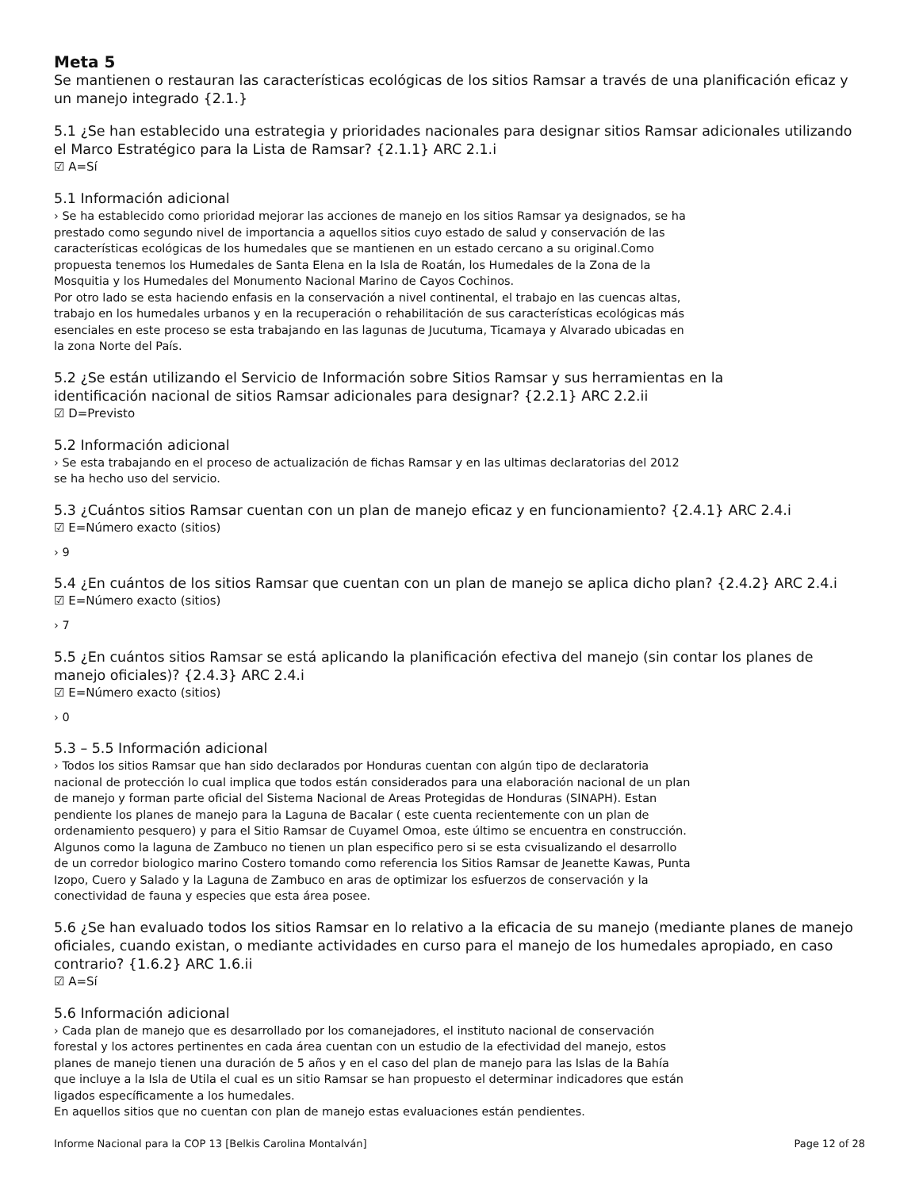Meta 5
Se mantienen o restauran las características ecológicas de los sitios Ramsar a través de una planificación eficaz y un manejo integrado {2.1.}
5.1 ¿Se han establecido una estrategia y prioridades nacionales para designar sitios Ramsar adicionales utilizando el Marco Estratégico para la Lista de Ramsar? {2.1.1} ARC 2.1.i
☑ A=Sí
5.1 Información adicional
› Se ha establecido como prioridad mejorar las acciones de manejo en los sitios Ramsar ya designados, se ha
prestado como segundo nivel de importancia a aquellos sitios cuyo estado de salud y conservación de las
características ecológicas de los humedales que se mantienen en un estado cercano a su original.Como
propuesta tenemos los Humedales de Santa Elena en la Isla de Roatán, los Humedales de la Zona de la
Mosquitia y los Humedales del Monumento Nacional Marino de Cayos Cochinos.
Por otro lado se esta haciendo enfasis en la conservación a nivel continental, el trabajo en las cuencas altas,
trabajo en los humedales urbanos y en la recuperación o rehabilitación de sus características ecológicas más
esenciales en este proceso se esta trabajando en las lagunas de Jucutuma, Ticamaya y Alvarado ubicadas en
la zona Norte del País.
5.2 ¿Se están utilizando el Servicio de Información sobre Sitios Ramsar y sus herramientas en la
identificación nacional de sitios Ramsar adicionales para designar? {2.2.1} ARC 2.2.ii
☑ D=Previsto
5.2 Información adicional
› Se esta trabajando en el proceso de actualización de fichas Ramsar y en las ultimas declaratorias del 2012
se ha hecho uso del servicio.
5.3 ¿Cuántos sitios Ramsar cuentan con un plan de manejo eficaz y en funcionamiento? {2.4.1} ARC 2.4.i
☑ E=Número exacto (sitios)
› 9
5.4 ¿En cuántos de los sitios Ramsar que cuentan con un plan de manejo se aplica dicho plan? {2.4.2} ARC 2.4.i
☑ E=Número exacto (sitios)
› 7
5.5 ¿En cuántos sitios Ramsar se está aplicando la planificación efectiva del manejo (sin contar los planes de manejo oficiales)? {2.4.3} ARC 2.4.i
☑ E=Número exacto (sitios)
› 0
5.3 – 5.5 Información adicional
› Todos los sitios Ramsar que han sido declarados por Honduras cuentan con algún tipo de declaratoria
nacional de protección lo cual implica que todos están considerados para una elaboración nacional de un plan
de manejo y forman parte oficial del Sistema Nacional de Areas Protegidas de Honduras (SINAPH). Estan
pendiente los planes de manejo para la Laguna de Bacalar ( este cuenta recientemente con un plan de
ordenamiento pesquero) y para el Sitio Ramsar de Cuyamel Omoa, este último se encuentra en construcción.
Algunos como la laguna de Zambuco no tienen un plan especifico pero si se esta cvisualizando el desarrollo
de un corredor biologico marino Costero tomando como referencia los Sitios Ramsar de Jeanette Kawas, Punta
Izopo, Cuero y Salado y la Laguna de Zambuco en aras de optimizar los esfuerzos de conservación y la
conectividad de fauna y especies que esta área posee.
5.6 ¿Se han evaluado todos los sitios Ramsar en lo relativo a la eficacia de su manejo (mediante planes de manejo oficiales, cuando existan, o mediante actividades en curso para el manejo de los humedales apropiado, en caso contrario? {1.6.2} ARC 1.6.ii
☑ A=Sí
5.6 Información adicional
› Cada plan de manejo que es desarrollado por los comanejadores, el instituto nacional de conservación
forestal y los actores pertinentes en cada área cuentan con un estudio de la efectividad del manejo, estos
planes de manejo tienen una duración de 5 años y en el caso del plan de manejo para las Islas de la Bahía
que incluye a la Isla de Utila el cual es un sitio Ramsar se han propuesto el determinar indicadores que están
ligados específicamente a los humedales.
En aquellos sitios que no cuentan con plan de manejo estas evaluaciones están pendientes.
Informe Nacional para la COP 13 [Belkis Carolina Montalván] Page 12 of 28